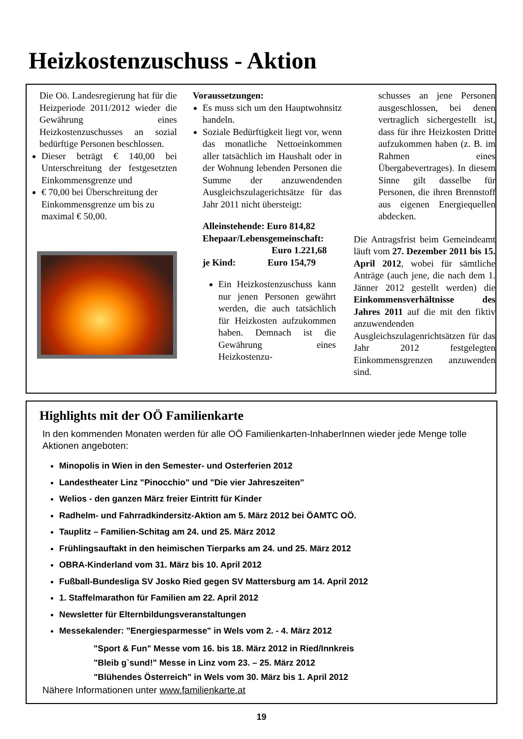Heizkostenzuschuss - Aktion
Die Oö. Landesregierung hat für die Heizperiode 2011/2012 wieder die Gewährung eines Heizkostenzuschusses an sozial bedürftige Personen beschlossen.
Dieser beträgt € 140,00 bei Unterschreitung der festgesetzten Einkommensgrenze und
€ 70,00 bei Überschreitung der Einkommensgrenze um bis zu maximal € 50,00.
Voraussetzungen:
Es muss sich um den Hauptwohnsitz handeln.
Soziale Bedürftigkeit liegt vor, wenn das monatliche Nettoeinkommen aller tatsächlich im Haushalt oder in der Wohnung lebenden Personen die Summe der anzuwendenden Ausgleichszulagerichtsätze für das Jahr 2011 nicht übersteigt:
Alleinstehende: Euro 814,82
Ehepaar/Lebensgemeinschaft:
Euro 1.221,68
je Kind: Euro 154,79
Ein Heizkostenzuschuss kann nur jenen Personen gewährt werden, die auch tatsächlich für Heizkosten aufzukommen haben. Demnach ist die Gewährung eines Heizkostenzu-
schusses an jene Personen ausgeschlossen, bei denen vertraglich sichergestellt ist, dass für ihre Heizkosten Dritte aufzukommen haben (z. B. im Rahmen eines Übergabevertrages). In diesem Sinne gilt dasselbe für Personen, die ihren Brennstoff aus eigenen Energiequellen abdecken.
Die Antragsfrist beim Gemeindeamt läuft vom 27. Dezember 2011 bis 15. April 2012, wobei für sämtliche Anträge (auch jene, die nach dem 1. Jänner 2012 gestellt werden) die Einkommensverhältnisse des Jahres 2011 auf die mit den fiktiv anzuwendenden Ausgleichszulagenrichtsätzen für das Jahr 2012 festgelegten Einkommensgrenzen anzuwenden sind.
Highlights mit der OÖ Familienkarte
In den kommenden Monaten werden für alle OÖ Familienkarten-InhaberInnen wieder jede Menge tolle Aktionen angeboten:
Minopolis in Wien in den Semester- und Osterferien 2012
Landestheater Linz "Pinocchio" und "Die vier Jahreszeiten"
Welios - den ganzen März freier Eintritt für Kinder
Radhelm- und Fahrradkindersitz-Aktion am 5. März 2012 bei ÖAMTC OÖ.
Tauplitz – Familien-Schitag am 24. und 25. März 2012
Frühlingsauftakt in den heimischen Tierparks am 24. und 25. März 2012
OBRA-Kinderland vom 31. März bis 10. April 2012
Fußball-Bundesliga SV Josko Ried gegen SV Mattersburg am 14. April 2012
1. Staffelmarathon für Familien am 22. April 2012
Newsletter für Elternbildungsveranstaltungen
Messekalender: "Energiesparmesse" in Wels vom 2. - 4. März 2012
"Sport & Fun" Messe vom 16. bis 18. März 2012 in Ried/Innkreis
"Bleib g`sund!" Messe in Linz vom 23. – 25. März 2012
"Blühendes Österreich" in Wels vom 30. März bis 1. April 2012
Nähere Informationen unter www.familienkarte.at
19